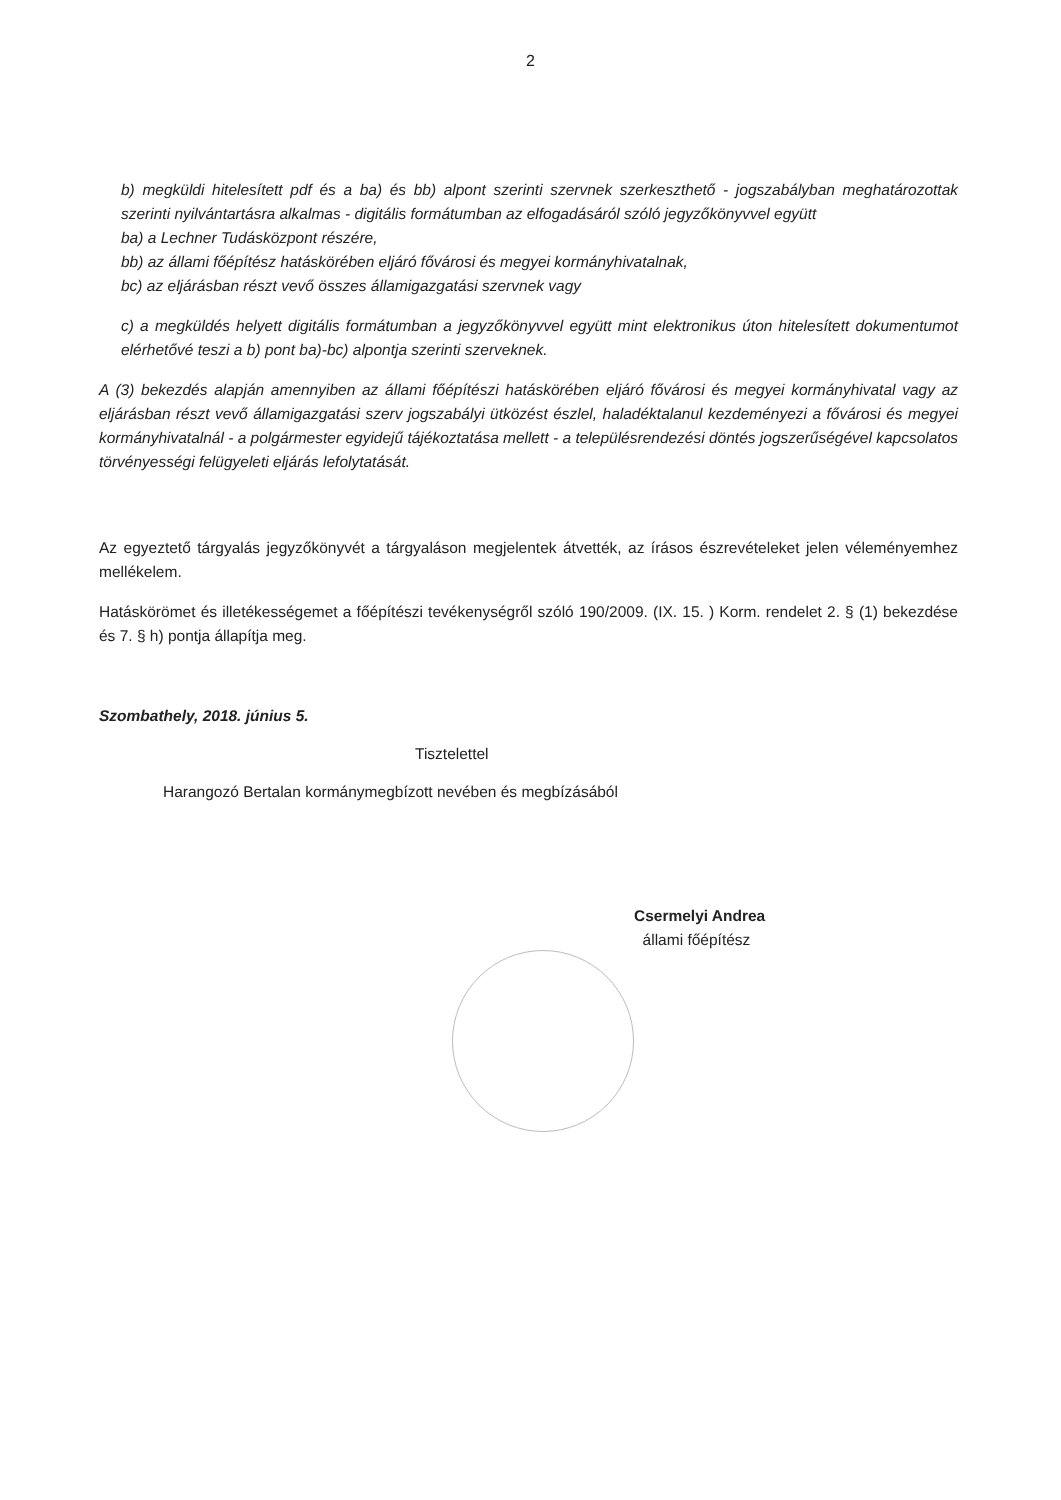2
b) megküldi hitelesített pdf és a ba) és bb) alpont szerinti szervnek szerkeszthető - jogszabályban meghatározottak szerinti nyilvántartásra alkalmas - digitális formátumban az elfogadásáról szóló jegyzőkönyvvel együtt
ba) a Lechner Tudásközpont részére,
bb) az állami főépítész hatáskörében eljáró fővárosi és megyei kormányhivatalnak,
bc) az eljárásban részt vevő összes államigazgatási szervnek vagy
c) a megküldés helyett digitális formátumban a jegyzőkönyvvel együtt mint elektronikus úton hitelesített dokumentumot elérhetővé teszi a b) pont ba)-bc) alpontja szerinti szerveknek.
A (3) bekezdés alapján amennyiben az állami főépítészi hatáskörében eljáró fővárosi és megyei kormányhivatal vagy az eljárásban részt vevő államigazgatási szerv jogszabályi ütközést észlel, haladéktalanul kezdeményezi a fővárosi és megyei kormányhivatalnál - a polgármester egyidejű tájékoztatása mellett - a településrendezési döntés jogszerűségével kapcsolatos törvényességi felügyeleti eljárás lefolytatását.
Az egyeztető tárgyalás jegyzőkönyvét a tárgyaláson megjelentek átvették, az írásos észrevételeket jelen véleményemhez mellékelem.
Hatáskörömet és illetékességemet a főépítészi tevékenységről szóló 190/2009. (IX. 15. ) Korm. rendelet 2. § (1) bekezdése és 7. § h) pontja állapítja meg.
Szombathely, 2018. június 5.
Tisztelettel
Harangozó Bertalan kormánymegbízott nevében és megbízásából
Csermelyi Andrea
állami főépítész